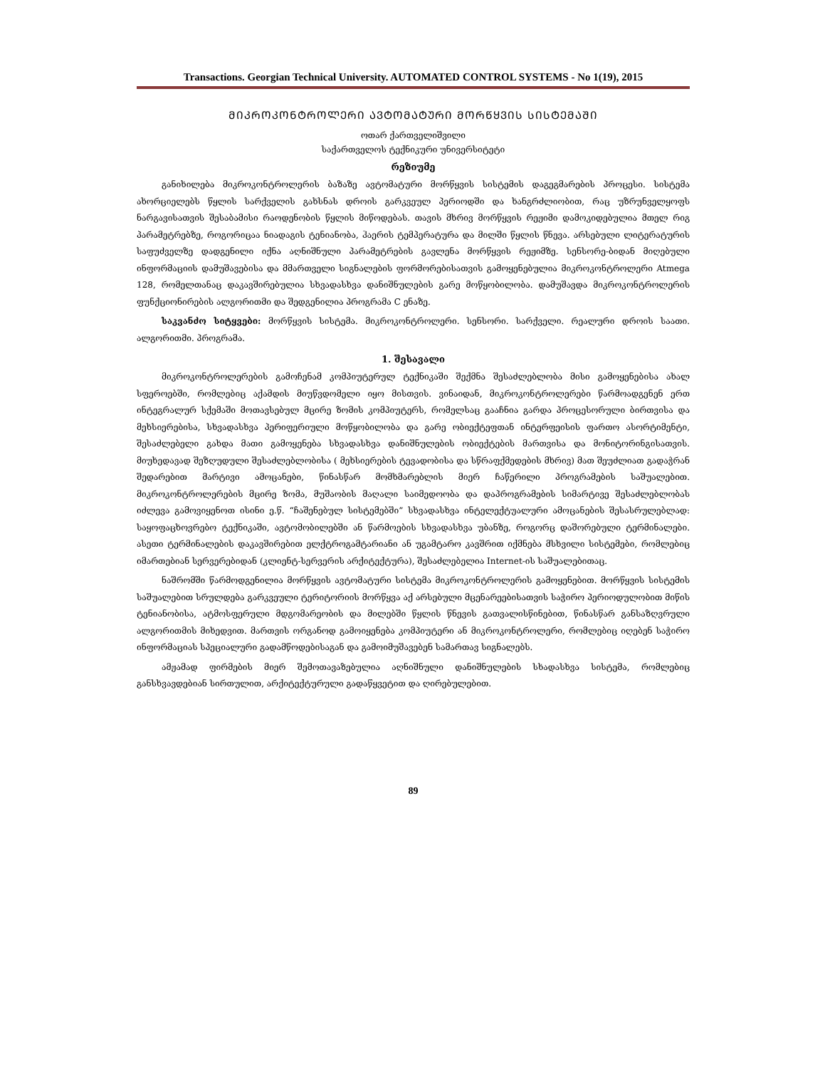Transactions. Georgian Technical University. AUTOMATED CONTROL SYSTEMS - No 1(19), 2015
ᲛᲘᲙᲠᲝᲙᲝᲜᲢᲠᲝᲚᲔᲠᲘ ᲐᲕᲢᲝᲛᲐᲢᲣᲠᲘ ᲛᲝᲠᲬᲧᲕᲘᲡ ᲡᲘᲡᲢᲔᲛᲐᲨᲘ
ოთარ ქართველიშვილი
საქართველოს ტექნიკური უნივერსიტეტი
რეზიუმე
განიხილება მიკროკონტროლერის ბაზაზე ავტომატური მორწყვის სისტემის დაგეგმარების პროცესი. სისტემა ახორციელებს წყლის სარქველის გახსნას დროის გარკვეულ პერიოდში და ხანგრძლიობით, რაც უზრუნველყოფს ნარგავისათვის შესაბამისი რაოდენობის წყლის მიწოდებას. თავის მხრივ მორწყვის რეჟიმი დამოკიდებულია მთელ რიგ პარამეტრებზე, როგორიცაა ნიადაგის ტენიანობა, ჰაერის ტემპერატურა და მილში წყლის წნევა. არსებული ლიტერატურის საფუძველზე დადგენილი იქნა აღნიშნული პარამეტრების გავლენა მორწყვის რეჟიმზე. სენსორე-ბიდან მიღებული ინფორმაციის დამუშავებისა და მმართველი სიგნალების ფორმორებისათვის გამოყენებულია მიკროკონტროლერი Atmega 128, რომელთანაც დაკავშირებულია სხვადასხვა დანიშნულების გარე მოწყობილობა. დამუშავდა მიკროკონტროლერის ფუნქციონირების ალგორითმი და შედგენილია პროგრამა C ენაზე.
საკვანძო სიტყვები: მორწყვის სისტემა. მიკროკონტროლერი. სენსორი. სარქველი. რეალური დროის საათი. ალგორითმი. პროგრამა.
1. შესავალი
მიკროკონტროლერების გამოჩენამ კომპიუტერულ ტექნიკაში შექმნა შესაძლებლობა მისი გამოყენებისა ახალ სფეროებში, რომლებიც აქამდის მიუწვდომელი იყო მისთვის. ვინაიდან, მიკროკონტროლერები წარმოადგენენ ერთ ინტეგრალურ სქემაში მოთავსებულ მცირე ზომის კომპიუტერს, რომელსაც გააჩნია გარდა პროცესორული ბირთვისა და მეხსიერებისა, სხვადასხვა პერიფერიული მოწყობილობა და გარე ობიექტეფთან ინტერფეისის ფართო ასორტიმენტი, შესაძლებელი გახდა მათი გამოყენება სხვადასხვა დანიშნულების ობიექტების მართვისა და მონიტორინგისათვის. მიუხედავად შეზღუდული შესაძლებლობისა ( მეხსიერების ტევადობისა და სწრაფქმედების მხრივ) მათ შეუძლიათ გადაჭრან შედარებით მარტივი ამოცანები, წინასწარ მომხმარებლის მიერ ჩაწერილი პროგრამების საშუალებით. მიკროკონტროლერების მცირე ზომა, მუშაობის მაღალი საიმედოობა და დაპროგრამების სიმარტივე შესაძლებლობას იძლევა გამოვიყენოთ ისინი ე.წ. “ჩაშენებულ სისტემებში” სხვადასხვა ინტელექტუალური ამოცანების შესასრულებლად: საყოფაცხოვრებო ტექნიკაში, ავტომობილებში ან წარმოების სხვადასხვა უბანზე, როგორც დაშორებული ტერმინალები. ასეთი ტერმინალების დაკავშირებით ელქტროგამტარიანი ან უგამტარო კავშრით იქმნება მსხვილი სისტემები, რომლებიც იმართებიან სერვერებიდან (კლიენტ-სერვერის არქიტექტურა), შესაძლებელია Internet-ის საშუალებითაც.
ნაშრომში წარმოდგენილია მორწყვის ავტომატური სისტემა მიკროკონტროლერის გამოყენებით. მორწყვის სისტემის საშუალებით სრულდება გარკვეული ტერიტორიის მორწყვა აქ არსებული მცენარეებისათვის საჭირო პერიოდულობით მიწის ტენიანობისა, ატმოსფერული მდგომარეობის და მილებში წყლის წნევის გათვალისწინებით, წინასწარ განსაზღვრული ალგორითმის მიხედვით. მართვის ორგანოდ გამოიყენება კომპიუტერი ან მიკროკონტროლერი, რომლებიც იღებენ საჭირო ინფორმაციას სპეციალური გადამწოდებისაგან და გამოიმუშავებენ სამართავ სიგნალებს.
ამჟამად ფირმების მიერ შემოთავაზებულია აღნიშნული დანიშნულების სხადასხვა სისტემა, რომლებიც განსხვავდებიან სირთულით, არქიტექტურული გადაწყვეტით და ღირებულებით.
89